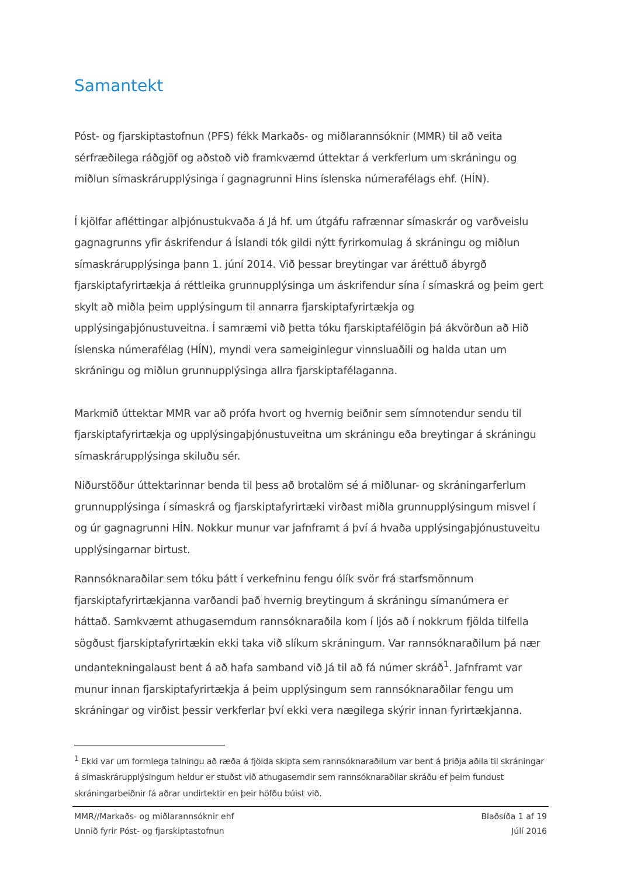Samantekt
Póst- og fjarskiptastofnun (PFS) fékk Markaðs- og miðlarannsóknir (MMR) til að veita sérfræðilega ráðgjöf og aðstoð við framkvæmd úttektar á verkferlum um skráningu og miðlun símaskrárupplýsinga í gagnagrunni Hins íslenska númerafélags ehf. (HÍN).
Í kjölfar afléttingar alþjónustukvaða á Já hf. um útgáfu rafrænnar símaskrár og varðveislu gagnagrunns yfir áskrifendur á Íslandi tók gildi nýtt fyrirkomulag á skráningu og miðlun símaskrárupplýsinga þann 1. júní 2014. Við þessar breytingar var áréttuð ábyrgð fjarskiptafyrirtækja á réttleika grunnupplýsinga um áskrifendur sína í símaskrá og þeim gert skylt að miðla þeim upplýsingum til annarra fjarskiptafyrirtækja og upplýsingaþjónustuveitna. Í samræmi við þetta tóku fjarskiptafélögin þá ákvörðun að Hið íslenska númerafélag (HÍN), myndi vera sameiginlegur vinnsluaðili og halda utan um skráningu og miðlun grunnupplýsinga allra fjarskiptafélaganna.
Markmið úttektar MMR var að prófa hvort og hvernig beiðnir sem símnotendur sendu til fjarskiptafyrirtækja og upplýsingaþjónustuveitna um skráningu eða breytingar á skráningu símaskrárupplýsinga skiluðu sér.
Niðurstöður úttektarinnar benda til þess að brotalöm sé á miðlunar- og skráningarferlum grunnupplýsinga í símaskrá og fjarskiptafyrirtæki virðast miðla grunnupplýsingum misvel í og úr gagnagrunni HÍN. Nokkur munur var jafnframt á því á hvaða upplýsingaþjónustuveitu upplýsingarnar birtust.
Rannsóknaraðilar sem tóku þátt í verkefninu fengu ólík svör frá starfsmönnum fjarskiptafyrirtækjanna varðandi það hvernig breytingum á skráningu símanúmera er háttað. Samkvæmt athugasemdum rannsóknaraðila kom í ljós að í nokkrum fjölda tilfella sögðust fjarskiptafyrirtækin ekki taka við slíkum skráningum. Var rannsóknaraðilum þá nær undantekningalaust bent á að hafa samband við Já til að fá númer skráð<sup>1</sup>. Jafnframt var munur innan fjarskiptafyrirtækja á þeim upplýsingum sem rannsóknaraðilar fengu um skráningar og virðist þessir verkferlar því ekki vera nægilega skýrir innan fyrirtækjanna.
<sup>1</sup> Ekki var um formlega talningu að ræða á fjölda skipta sem rannsóknaraðilum var bent á þriðja aðila til skráningar á símaskrárupplýsingum heldur er stuðst við athugasemdir sem rannsóknaraðilar skráðu ef þeim fundust skráningarbeiðnir fá aðrar undirtektir en þeir höfðu búist við.
MMR//Markaðs- og miðlarannsóknir ehf
Unnið fyrir Póst- og fjarskiptastofnun
Blaðsíða 1 af 19
Júlí 2016